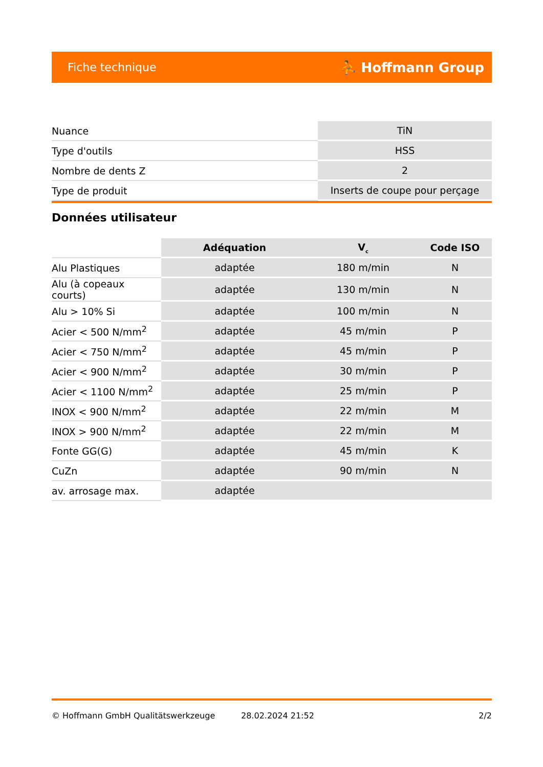Fiche technique ⛹ Hoffmann Group
| Nuance | TiN |
| Type d'outils | HSS |
| Nombre de dents Z | 2 |
| Type de produit | Inserts de coupe pour perçage |
Données utilisateur
| | Adéquation | V<sub>c</sub> | Code ISO |
| --- | --- | --- | --- |
| Alu Plastiques | adaptée | 180 m/min | N |
| Alu (à copeaux courts) | adaptée | 130 m/min | N |
| Alu > 10% Si | adaptée | 100 m/min | N |
| Acier < 500 N/mm<sup>2</sup> | adaptée | 45 m/min | P |
| Acier < 750 N/mm<sup>2</sup> | adaptée | 45 m/min | P |
| Acier < 900 N/mm<sup>2</sup> | adaptée | 30 m/min | P |
| Acier < 1100 N/mm<sup>2</sup> | adaptée | 25 m/min | P |
| INOX < 900 N/mm<sup>2</sup> | adaptée | 22 m/min | M |
| INOX > 900 N/mm<sup>2</sup> | adaptée | 22 m/min | M |
| Fonte GG(G) | adaptée | 45 m/min | K |
| CuZn | adaptée | 90 m/min | N |
| av. arrosage max. | adaptée | | |
© Hoffmann GmbH Qualitätswerkzeuge 28.02.2024 21:52 2/2